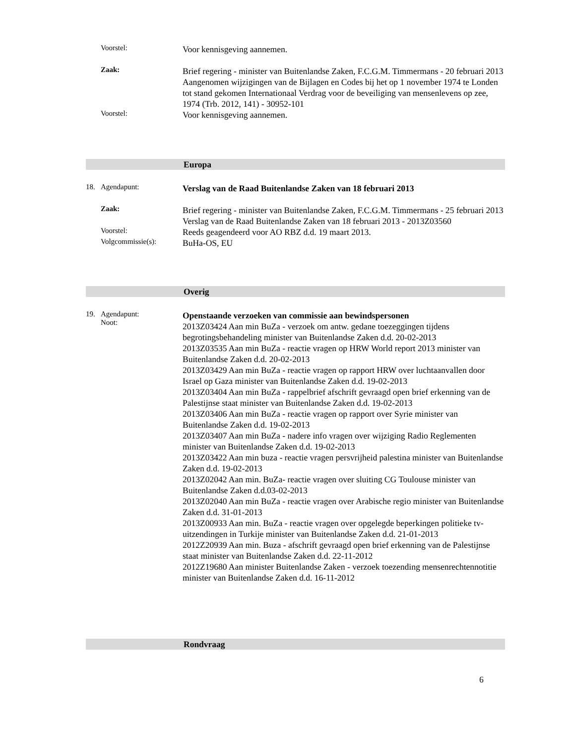Voorstel:
Voor kennisgeving aannemen.
Zaak:
Brief regering - minister van Buitenlandse Zaken, F.C.G.M. Timmermans - 20 februari 2013
Aangenomen wijzigingen van de Bijlagen en Codes bij het op 1 november 1974 te Londen tot stand gekomen Internationaal Verdrag voor de beveiliging van mensenlevens op zee, 1974 (Trb. 2012, 141) - 30952-101
Voorstel:
Voor kennisgeving aannemen.
Europa
18. Agendapunt:
Verslag van de Raad Buitenlandse Zaken van 18 februari 2013
Zaak:
Brief regering - minister van Buitenlandse Zaken, F.C.G.M. Timmermans - 25 februari 2013
Verslag van de Raad Buitenlandse Zaken van 18 februari 2013 - 2013Z03560
Voorstel:
Reeds geagendeerd voor AO RBZ d.d. 19 maart 2013.
Volgcommissie(s):
BuHa-OS, EU
Overig
19. Agendapunt:
Noot:
Openstaande verzoeken van commissie aan bewindspersonen
2013Z03424 Aan min BuZa - verzoek om antw. gedane toezeggingen tijdens begrotingsbehandeling minister van Buitenlandse Zaken d.d. 20-02-2013
2013Z03535 Aan min BuZa - reactie vragen op HRW World report 2013 minister van Buitenlandse Zaken d.d. 20-02-2013
2013Z03429 Aan min BuZa - reactie vragen op rapport HRW over luchtaanvallen door Israel op Gaza minister van Buitenlandse Zaken d.d. 19-02-2013
2013Z03404 Aan min BuZa - rappelbrief afschrift gevraagd open brief erkenning van de Palestijnse staat minister van Buitenlandse Zaken d.d. 19-02-2013
2013Z03406 Aan min BuZa - reactie vragen op rapport over Syrie minister van Buitenlandse Zaken d.d. 19-02-2013
2013Z03407 Aan min BuZa - nadere info vragen over wijziging Radio Reglementen minister van Buitenlandse Zaken d.d. 19-02-2013
2013Z03422 Aan min buza - reactie vragen persvrijheid palestina minister van Buitenlandse Zaken d.d. 19-02-2013
2013Z02042 Aan min. BuZa- reactie vragen over sluiting CG Toulouse minister van Buitenlandse Zaken d.d.03-02-2013
2013Z02040 Aan min BuZa - reactie vragen over Arabische regio minister van Buitenlandse Zaken d.d. 31-01-2013
2013Z00933 Aan min. BuZa - reactie vragen over opgelegde beperkingen politieke tv-uitzendingen in Turkije minister van Buitenlandse Zaken d.d. 21-01-2013
2012Z20939 Aan min. Buza - afschrift gevraagd open brief erkenning van de Palestijnse staat minister van Buitenlandse Zaken d.d. 22-11-2012
2012Z19680 Aan minister Buitenlandse Zaken - verzoek toezending mensenrechtennotitie minister van Buitenlandse Zaken d.d. 16-11-2012
Rondvraag
6